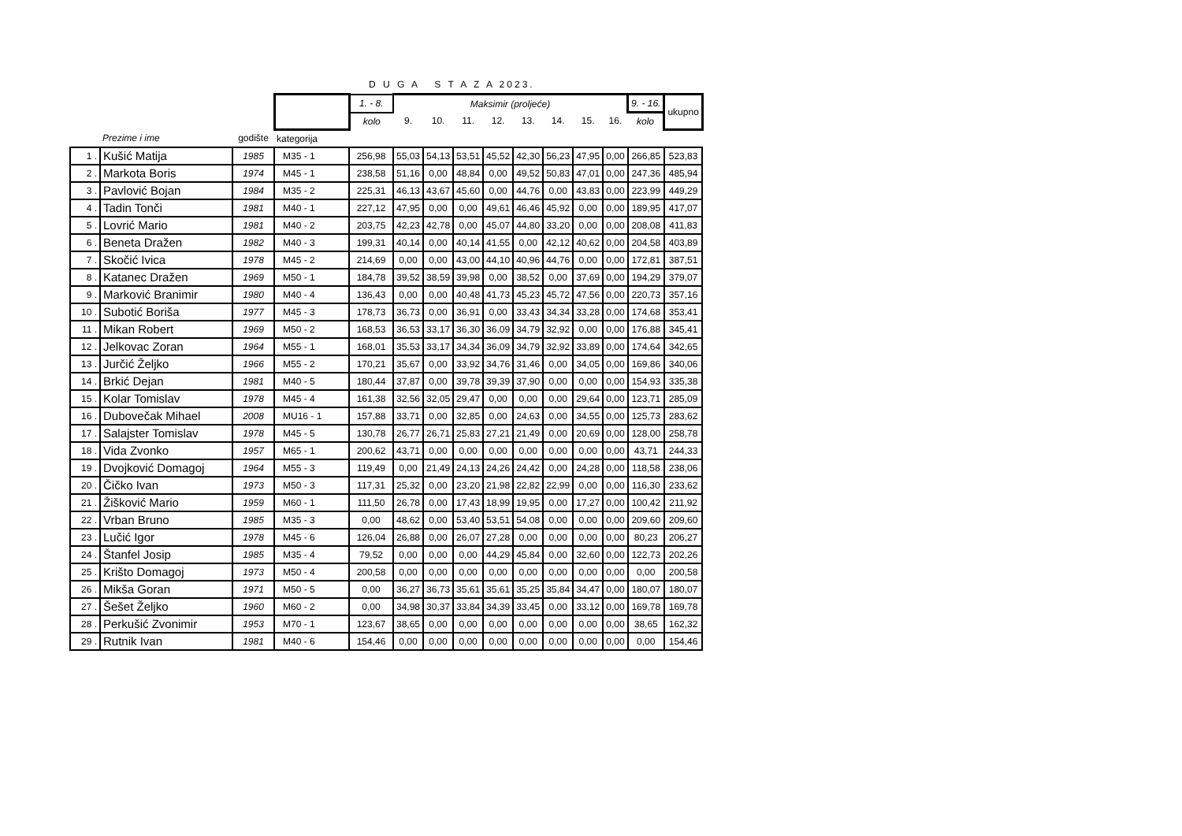D U G A S T A Z A 2023.
| | | | | 1. - 8. | Maksimir (proljeće) | | | | | | | | 9. - 16. | ukupno |
| | | | | kolo | 9. | 10. | 11. | 12. | 13. | 14. | 15. | 16. | kolo | |
| | Prezime i ime | godište | kategorija | | | | | | | | | | | |
| 1 . | Kušić Matija | 1985 | M35 - 1 | 256,98 | 55,03 | 54,13 | 53,51 | 45,52 | 42,30 | 56,23 | 47,95 | 0,00 | 266,85 | 523,83 |
| 2 . | Markota Boris | 1974 | M45 - 1 | 238,58 | 51,16 | 0,00 | 48,84 | 0,00 | 49,52 | 50,83 | 47,01 | 0,00 | 247,36 | 485,94 |
| 3 . | Pavlović Bojan | 1984 | M35 - 2 | 225,31 | 46,13 | 43,67 | 45,60 | 0,00 | 44,76 | 0,00 | 43,83 | 0,00 | 223,99 | 449,29 |
| 4 . | Tadin Tonči | 1981 | M40 - 1 | 227,12 | 47,95 | 0,00 | 0,00 | 49,61 | 46,46 | 45,92 | 0,00 | 0,00 | 189,95 | 417,07 |
| 5 . | Lovrić Mario | 1981 | M40 - 2 | 203,75 | 42,23 | 42,78 | 0,00 | 45,07 | 44,80 | 33,20 | 0,00 | 0,00 | 208,08 | 411,83 |
| 6 . | Beneta Dražen | 1982 | M40 - 3 | 199,31 | 40,14 | 0,00 | 40,14 | 41,55 | 0,00 | 42,12 | 40,62 | 0,00 | 204,58 | 403,89 |
| 7 . | Skočić Ivica | 1978 | M45 - 2 | 214,69 | 0,00 | 0,00 | 43,00 | 44,10 | 40,96 | 44,76 | 0,00 | 0,00 | 172,81 | 387,51 |
| 8 . | Katanec Dražen | 1969 | M50 - 1 | 184,78 | 39,52 | 38,59 | 39,98 | 0,00 | 38,52 | 0,00 | 37,69 | 0,00 | 194,29 | 379,07 |
| 9 . | Marković Branimir | 1980 | M40 - 4 | 136,43 | 0,00 | 0,00 | 40,48 | 41,73 | 45,23 | 45,72 | 47,56 | 0,00 | 220,73 | 357,16 |
| 10 . | Subotić Boriša | 1977 | M45 - 3 | 178,73 | 36,73 | 0,00 | 36,91 | 0,00 | 33,43 | 34,34 | 33,28 | 0,00 | 174,68 | 353,41 |
| 11 . | Mikan Robert | 1969 | M50 - 2 | 168,53 | 36,53 | 33,17 | 36,30 | 36,09 | 34,79 | 32,92 | 0,00 | 0,00 | 176,88 | 345,41 |
| 12 . | Jelkovac Zoran | 1964 | M55 - 1 | 168,01 | 35,53 | 33,17 | 34,34 | 36,09 | 34,79 | 32,92 | 33,89 | 0,00 | 174,64 | 342,65 |
| 13 . | Jurčić Željko | 1966 | M55 - 2 | 170,21 | 35,67 | 0,00 | 33,92 | 34,76 | 31,46 | 0,00 | 34,05 | 0,00 | 169,86 | 340,06 |
| 14 . | Brkić Dejan | 1981 | M40 - 5 | 180,44 | 37,87 | 0,00 | 39,78 | 39,39 | 37,90 | 0,00 | 0,00 | 0,00 | 154,93 | 335,38 |
| 15 . | Kolar Tomislav | 1978 | M45 - 4 | 161,38 | 32,56 | 32,05 | 29,47 | 0,00 | 0,00 | 0,00 | 29,64 | 0,00 | 123,71 | 285,09 |
| 16 . | Dubovečak Mihael | 2008 | MU16 - 1 | 157,88 | 33,71 | 0,00 | 32,85 | 0,00 | 24,63 | 0,00 | 34,55 | 0,00 | 125,73 | 283,62 |
| 17 . | Salajster Tomislav | 1978 | M45 - 5 | 130,78 | 26,77 | 26,71 | 25,83 | 27,21 | 21,49 | 0,00 | 20,69 | 0,00 | 128,00 | 258,78 |
| 18 . | Vida Zvonko | 1957 | M65 - 1 | 200,62 | 43,71 | 0,00 | 0,00 | 0,00 | 0,00 | 0,00 | 0,00 | 0,00 | 43,71 | 244,33 |
| 19 . | Dvojković Domagoj | 1964 | M55 - 3 | 119,49 | 0,00 | 21,49 | 24,13 | 24,26 | 24,42 | 0,00 | 24,28 | 0,00 | 118,58 | 238,06 |
| 20 . | Čičko Ivan | 1973 | M50 - 3 | 117,31 | 25,32 | 0,00 | 23,20 | 21,98 | 22,82 | 22,99 | 0,00 | 0,00 | 116,30 | 233,62 |
| 21 . | Žišković Mario | 1959 | M60 - 1 | 111,50 | 26,78 | 0,00 | 17,43 | 18,99 | 19,95 | 0,00 | 17,27 | 0,00 | 100,42 | 211,92 |
| 22 . | Vrban Bruno | 1985 | M35 - 3 | 0,00 | 48,62 | 0,00 | 53,40 | 53,51 | 54,08 | 0,00 | 0,00 | 0,00 | 209,60 | 209,60 |
| 23 . | Lučić Igor | 1978 | M45 - 6 | 126,04 | 26,88 | 0,00 | 26,07 | 27,28 | 0,00 | 0,00 | 0,00 | 0,00 | 80,23 | 206,27 |
| 24 . | Štanfel Josip | 1985 | M35 - 4 | 79,52 | 0,00 | 0,00 | 0,00 | 44,29 | 45,84 | 0,00 | 32,60 | 0,00 | 122,73 | 202,26 |
| 25 . | Krišto Domagoj | 1973 | M50 - 4 | 200,58 | 0,00 | 0,00 | 0,00 | 0,00 | 0,00 | 0,00 | 0,00 | 0,00 | 0,00 | 200,58 |
| 26 . | Mikša Goran | 1971 | M50 - 5 | 0,00 | 36,27 | 36,73 | 35,61 | 35,61 | 35,25 | 35,84 | 34,47 | 0,00 | 180,07 | 180,07 |
| 27 . | Šešet Željko | 1960 | M60 - 2 | 0,00 | 34,98 | 30,37 | 33,84 | 34,39 | 33,45 | 0,00 | 33,12 | 0,00 | 169,78 | 169,78 |
| 28 . | Perkušić Zvonimir | 1953 | M70 - 1 | 123,67 | 38,65 | 0,00 | 0,00 | 0,00 | 0,00 | 0,00 | 0,00 | 0,00 | 38,65 | 162,32 |
| 29 . | Rutnik Ivan | 1981 | M40 - 6 | 154,46 | 0,00 | 0,00 | 0,00 | 0,00 | 0,00 | 0,00 | 0,00 | 0,00 | 0,00 | 154,46 |